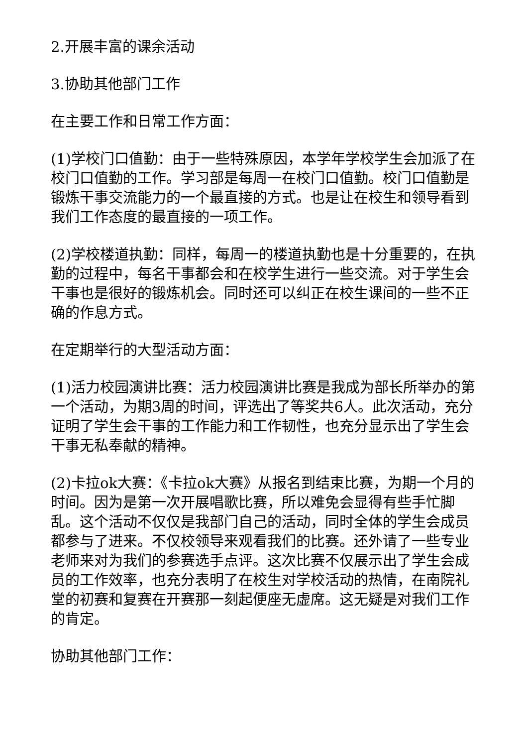2.开展丰富的课余活动
3.协助其他部门工作
在主要工作和日常工作方面：
(1)学校门口值勤：由于一些特殊原因，本学年学校学生会加派了在校门口值勤的工作。学习部是每周一在校门口值勤。校门口值勤是锻炼干事交流能力的一个最直接的方式。也是让在校生和领导看到我们工作态度的最直接的一项工作。
(2)学校楼道执勤：同样，每周一的楼道执勤也是十分重要的，在执勤的过程中，每名干事都会和在校学生进行一些交流。对于学生会干事也是很好的锻炼机会。同时还可以纠正在校生课间的一些不正确的作息方式。
在定期举行的大型活动方面：
(1)活力校园演讲比赛：活力校园演讲比赛是我成为部长所举办的第一个活动，为期3周的时间，评选出了等奖共6人。此次活动，充分证明了学生会干事的工作能力和工作韧性，也充分显示出了学生会干事无私奉献的精神。
(2)卡拉ok大赛：《卡拉ok大赛》从报名到结束比赛，为期一个月的时间。因为是第一次开展唱歌比赛，所以难免会显得有些手忙脚乱。这个活动不仅仅是我部门自己的活动，同时全体的学生会成员都参与了进来。不仅校领导来观看我们的比赛。还外请了一些专业老师来对为我们的参赛选手点评。这次比赛不仅展示出了学生会成员的工作效率，也充分表明了在校生对学校活动的热情，在南院礼堂的初赛和复赛在开赛那一刻起便座无虚席。这无疑是对我们工作的肯定。
协助其他部门工作：